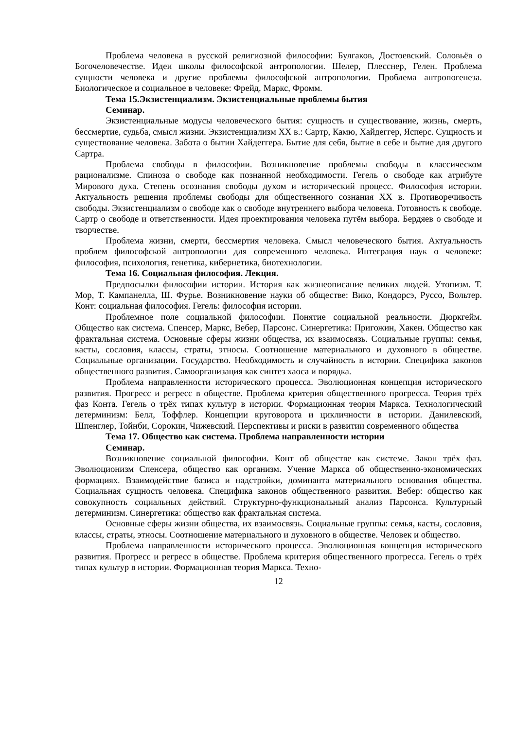Проблема человека в русской религиозной философии: Булгаков, Достоевский. Соловьёв о Богочеловечестве. Идеи школы философской антропологии. Шелер, Плесснер, Гелен. Проблема сущности человека и другие проблемы философской антропологии. Проблема антропогенеза. Биологическое и социальное в человеке: Фрейд, Маркс, Фромм.
Тема 15.Экзистенциализм. Экзистенциальные проблемы бытия
Семинар.
Экзистенциальные модусы человеческого бытия: сущность и существование, жизнь, смерть, бессмертие, судьба, смысл жизни. Экзистенциализм XX в.: Сартр, Камю, Хайдеггер, Ясперс. Сущность и существование человека. Забота о бытии Хайдеггера. Бытие для себя, бытие в себе и бытие для другого Сартра.
Проблема свободы в философии. Возникновение проблемы свободы в классическом рационализме. Спиноза о свободе как познанной необходимости. Гегель о свободе как атрибуте Мирового духа. Степень осознания свободы духом и исторический процесс. Философия истории. Актуальность решения проблемы свободы для общественного сознания XX в. Противоречивость свободы. Экзистенциализм о свободе как о свободе внутреннего выбора человека. Готовность к свободе. Сартр о свободе и ответственности. Идея проектирования человека путём выбора. Бердяев о свободе и творчестве.
Проблема жизни, смерти, бессмертия человека. Смысл человеческого бытия. Актуальность проблем философской антропологии для современного человека. Интеграция наук о человеке: философия, психология, генетика, кибернетика, биотехнологии.
Тема 16. Социальная философия. Лекция.
Предпосылки философии истории. История как жизнеописание великих людей. Утопизм. Т. Мор, Т. Кампанелла, Ш. Фурье. Возникновение науки об обществе: Вико, Кондорсэ, Руссо, Вольтер. Конт: социальная философия. Гегель: философия истории.
Проблемное поле социальной философии. Понятие социальной реальности. Дюркгейм. Общество как система. Спенсер, Маркс, Вебер, Парсонс. Синергетика: Пригожин, Хакен. Общество как фрактальная система. Основные сферы жизни общества, их взаимосвязь. Социальные группы: семья, касты, сословия, классы, страты, этносы. Соотношение материального и духовного в обществе. Социальные организации. Государство. Необходимость и случайность в истории. Специфика законов общественного развития. Самоорганизация как синтез хаоса и порядка.
Проблема направленности исторического процесса. Эволюционная концепция исторического развития. Прогресс и регресс в обществе. Проблема критерия общественного прогресса. Теория трёх фаз Конта. Гегель о трёх типах культур в истории. Формационная теория Маркса. Технологический детерминизм: Белл, Тоффлер. Концепции круговорота и цикличности в истории. Данилевский, Шпенглер, Тойнби, Сорокин, Чижевский. Перспективы и риски в развитии современного общества
Тема 17. Общество как система. Проблема направленности истории
Семинар.
Возникновение социальной философии. Конт об обществе как системе. Закон трёх фаз. Эволюционизм Спенсера, общество как организм. Учение Маркса об общественно-экономических формациях. Взаимодействие базиса и надстройки, доминанта материального основания общества. Социальная сущность человека. Специфика законов общественного развития. Вебер: общество как совокупность социальных действий. Структурно-функциональный анализ Парсонса. Культурный детерминизм. Синергетика: общество как фрактальная система.
Основные сферы жизни общества, их взаимосвязь. Социальные группы: семья, касты, сословия, классы, страты, этносы. Соотношение материального и духовного в обществе. Человек и общество.
Проблема направленности исторического процесса. Эволюционная концепция исторического развития. Прогресс и регресс в обществе. Проблема критерия общественного прогресса. Гегель о трёх типах культур в истории. Формационная теория Маркса. Техно-
12